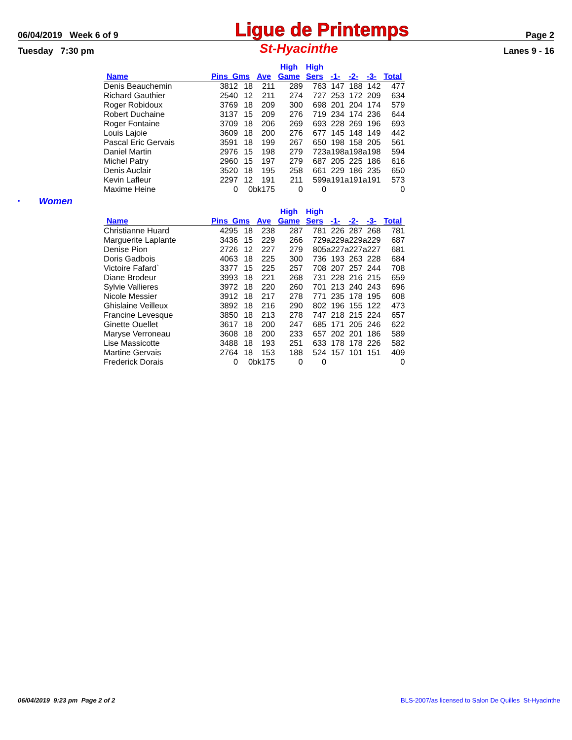06/04/2019 Week 6 of 9 Ligue de Printemps Page 2
Tuesday 7:30 pm St-Hyacinthe Lanes 9 - 16
| | | | | High | High | | | | |
| --- | --- | --- | --- | --- | --- | --- | --- | --- | --- |
| Name | Pins Gms | | Ave | Game | Sers | -1- | -2- | -3- | Total |
| Denis Beauchemin | 3812 | 18 | 211 | 289 | 763 | 147 | 188 | 142 | 477 |
| Richard Gauthier | 2540 | 12 | 211 | 274 | 727 | 253 | 172 | 209 | 634 |
| Roger Robidoux | 3769 | 18 | 209 | 300 | 698 | 201 | 204 | 174 | 579 |
| Robert Duchaine | 3137 | 15 | 209 | 276 | 719 | 234 | 174 | 236 | 644 |
| Roger Fontaine | 3709 | 18 | 206 | 269 | 693 | 228 | 269 | 196 | 693 |
| Louis Lajoie | 3609 | 18 | 200 | 276 | 677 | 145 | 148 | 149 | 442 |
| Pascal Eric Gervais | 3591 | 18 | 199 | 267 | 650 | 198 | 158 | 205 | 561 |
| Daniel Martin | 2976 | 15 | 198 | 279 | 723 | a198 | a198 | a198 | 594 |
| Michel Patry | 2960 | 15 | 197 | 279 | 687 | 205 | 225 | 186 | 616 |
| Denis Auclair | 3520 | 18 | 195 | 258 | 661 | 229 | 186 | 235 | 650 |
| Kevin Lafleur | 2297 | 12 | 191 | 211 | 599 | a191 | a191 | a191 | 573 |
| Maxime Heine | 0 | 0 | bk175 | 0 | 0 | | | | 0 |
" Women
| | | | | High | High | | | | |
| --- | --- | --- | --- | --- | --- | --- | --- | --- | --- |
| Name | Pins Gms | | Ave | Game | Sers | -1- | -2- | -3- | Total |
| Christianne Huard | 4295 | 18 | 238 | 287 | 781 | 226 | 287 | 268 | 781 |
| Marguerite Laplante | 3436 | 15 | 229 | 266 | 729 | a229 | a229 | a229 | 687 |
| Denise Pion | 2726 | 12 | 227 | 279 | 805 | a227 | a227 | a227 | 681 |
| Doris Gadbois | 4063 | 18 | 225 | 300 | 736 | 193 | 263 | 228 | 684 |
| Victoire Fafard` | 3377 | 15 | 225 | 257 | 708 | 207 | 257 | 244 | 708 |
| Diane Brodeur | 3993 | 18 | 221 | 268 | 731 | 228 | 216 | 215 | 659 |
| Sylvie Vallieres | 3972 | 18 | 220 | 260 | 701 | 213 | 240 | 243 | 696 |
| Nicole Messier | 3912 | 18 | 217 | 278 | 771 | 235 | 178 | 195 | 608 |
| Ghislaine Veilleux | 3892 | 18 | 216 | 290 | 802 | 196 | 155 | 122 | 473 |
| Francine Levesque | 3850 | 18 | 213 | 278 | 747 | 218 | 215 | 224 | 657 |
| Ginette Ouellet | 3617 | 18 | 200 | 247 | 685 | 171 | 205 | 246 | 622 |
| Maryse Verroneau | 3608 | 18 | 200 | 233 | 657 | 202 | 201 | 186 | 589 |
| Lise Massicotte | 3488 | 18 | 193 | 251 | 633 | 178 | 178 | 226 | 582 |
| Martine Gervais | 2764 | 18 | 153 | 188 | 524 | 157 | 101 | 151 | 409 |
| Frederick Dorais | 0 | 0 | bk175 | 0 | 0 | | | | 0 |
06/04/2019 9:23 pm Page 2 of 2 BLS-2007/as licensed to Salon De Quilles St-Hyacinthe